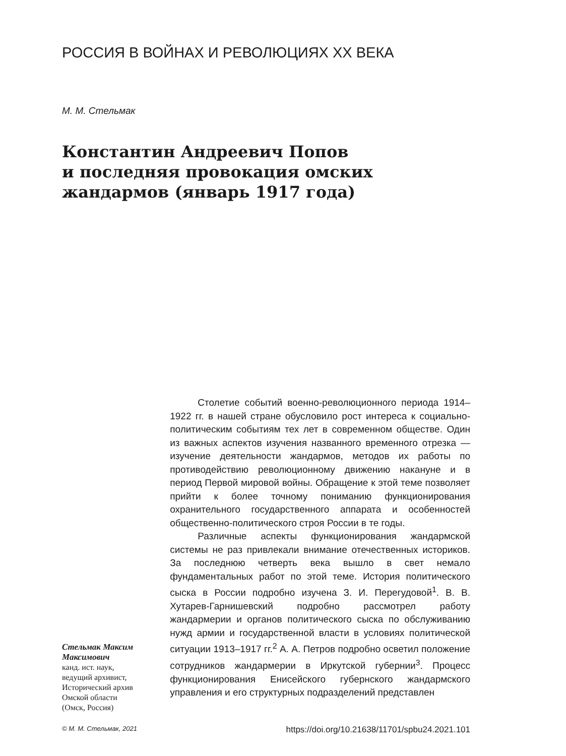РОССИЯ В ВОЙНАХ И РЕВОЛЮЦИЯХ XX ВЕКА
М. М. Стельмак
Константин Андреевич Попов
и последняя провокация омских
жандармов (январь 1917 года)
Стельмак Максим Максимович
канд. ист. наук,
ведущий архивист,
Исторический архив
Омской области
(Омск, Россия)
Столетие событий военно-революционного периода 1914–1922 гг. в нашей стране обусловило рост интереса к социально-политическим событиям тех лет в современном обществе. Один из важных аспектов изучения названного временного отрезка — изучение деятельности жандармов, методов их работы по противодействию революционному движению накануне и в период Первой мировой войны. Обращение к этой теме позволяет прийти к более точному пониманию функционирования охранительного государственного аппарата и особенностей общественно-политического строя России в те годы.
Различные аспекты функционирования жандармской системы не раз привлекали внимание отечественных историков. За последнюю четверть века вышло в свет немало фундаментальных работ по этой теме. История политического сыска в России подробно изучена З. И. Перегудовой<sup>1</sup>. В. В. Хутарев-Гарнишевский подробно рассмотрел работу жандармерии и органов политического сыска по обслуживанию нужд армии и государственной власти в условиях политической ситуации 1913–1917 гг.<sup>2</sup> А. А. Петров подробно осветил положение сотрудников жандармерии в Иркутской губернии<sup>3</sup>. Процесс функционирования Енисейского губернского жандармского управления и его структурных подразделений представлен
© М. М. Стельмак, 2021 https://doi.org/10.21638/11701/spbu24.2021.101